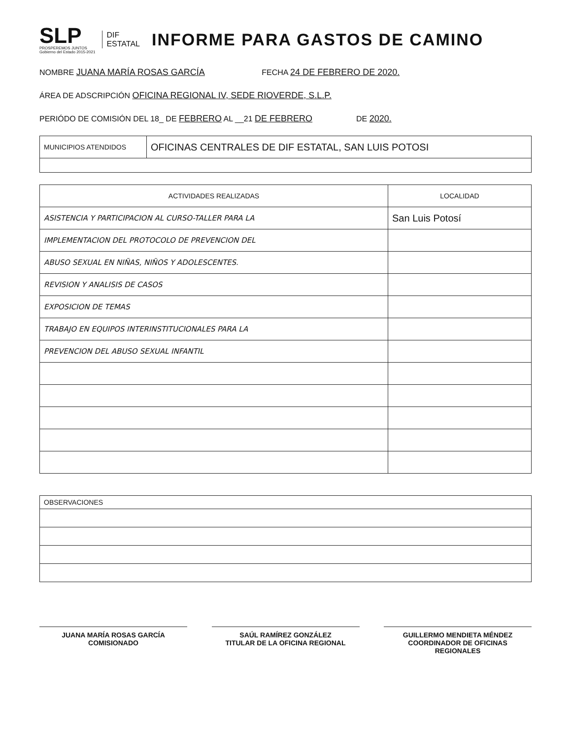SLP
PROSPEREMOS JUNTOS
Gobierno del Estado 2015-2021
DIF
ESTATAL
INFORME PARA GASTOS DE CAMINO
NOMBRE JUANA MARÍA ROSAS GARCÍA FECHA 24 DE FEBRERO DE 2020.
ÁREA DE ADSCRIPCIÓN OFICINA REGIONAL IV, SEDE RIOVERDE, S.L.P.
PERIÓDO DE COMISIÓN DEL 18_ DE FEBRERO AL __21 DE FEBRERO DE 2020.
| MUNICIPIOS ATENDIDOS | OFICINAS CENTRALES DE DIF ESTATAL, SAN LUIS POTOSI |
| ACTIVIDADES REALIZADAS | LOCALIDAD |
| --- | --- |
| ASISTENCIA Y PARTICIPACION AL CURSO-TALLER PARA LA | San Luis Potosí |
| IMPLEMENTACION DEL PROTOCOLO DE PREVENCION DEL | |
| ABUSO SEXUAL EN NIÑAS, NIÑOS Y ADOLESCENTES. | |
| REVISION Y ANALISIS DE CASOS | |
| EXPOSICION DE TEMAS | |
| TRABAJO EN EQUIPOS INTERINSTITUCIONALES PARA LA | |
| PREVENCION DEL ABUSO SEXUAL INFANTIL | |
| OBSERVACIONES |
JUANA MARÍA ROSAS GARCÍA
COMISIONADO
SAÚL RAMÍREZ GONZÁLEZ
TITULAR DE LA OFICINA REGIONAL
GUILLERMO MENDIETA MÉNDEZ
COORDINADOR DE OFICINAS
REGIONALES